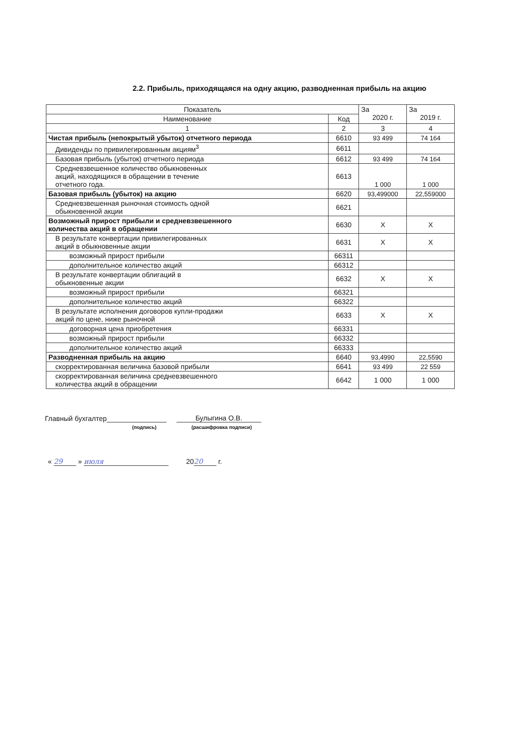2.2. Прибыль, приходящаяся на одну акцию, разводненная прибыль на акцию
| Показатель | | За 2020 г. | За 2019 г. |
| --- | --- | --- | --- |
| Наименование | Код | | |
| 1 | 2 | 3 | 4 |
| Чистая прибыль (непокрытый убыток) отчетного периода | 6610 | 93 499 | 74 164 |
| Дивиденды по привилегированным акциям<sup>3</sup> | 6611 | | |
| Базовая прибыль (убыток) отчетного периода | 6612 | 93 499 | 74 164 |
| Средневзвешенное количество обыкновенных акций, находящихся в обращении в течение отчетного года. | 6613 | 1 000 | 1 000 |
| Базовая прибыль (убыток) на акцию | 6620 | 93,499000 | 22,559000 |
| Средневзвешенная рыночная стоимость одной обыкновенной акции | 6621 | | |
| Возможный прирост прибыли и средневзвешенного количества акций в обращении | 6630 | Х | Х |
| В результате конвертации привилегированных акций в обыкновенные акции | 6631 | Х | Х |
| возможный прирост прибыли | 66311 | | |
| дополнительное количество акций | 66312 | | |
| В результате конвертации облигаций в обыкновенные акции | 6632 | Х | Х |
| возможный прирост прибыли | 66321 | | |
| дополнительное количество акций | 66322 | | |
| В результате исполнения договоров купли-продажи акций по цене, ниже рыночной | 6633 | Х | Х |
| договорная цена приобретения | 66331 | | |
| возможный прирост прибыли | 66332 | | |
| дополнительное количество акций | 66333 | | |
| Разводненная прибыль на акцию | 6640 | 93,4990 | 22,5590 |
| скорректированная величина базовой прибыли | 6641 | 93 499 | 22 559 |
| скорректированная величина средневзвешенного количества акций в обращении | 6642 | 1 000 | 1 000 |
Главный бухгалтер Булыгина О.В.
(подпись) (расшифровка подписи)
« 29 » июля 20 20 г.